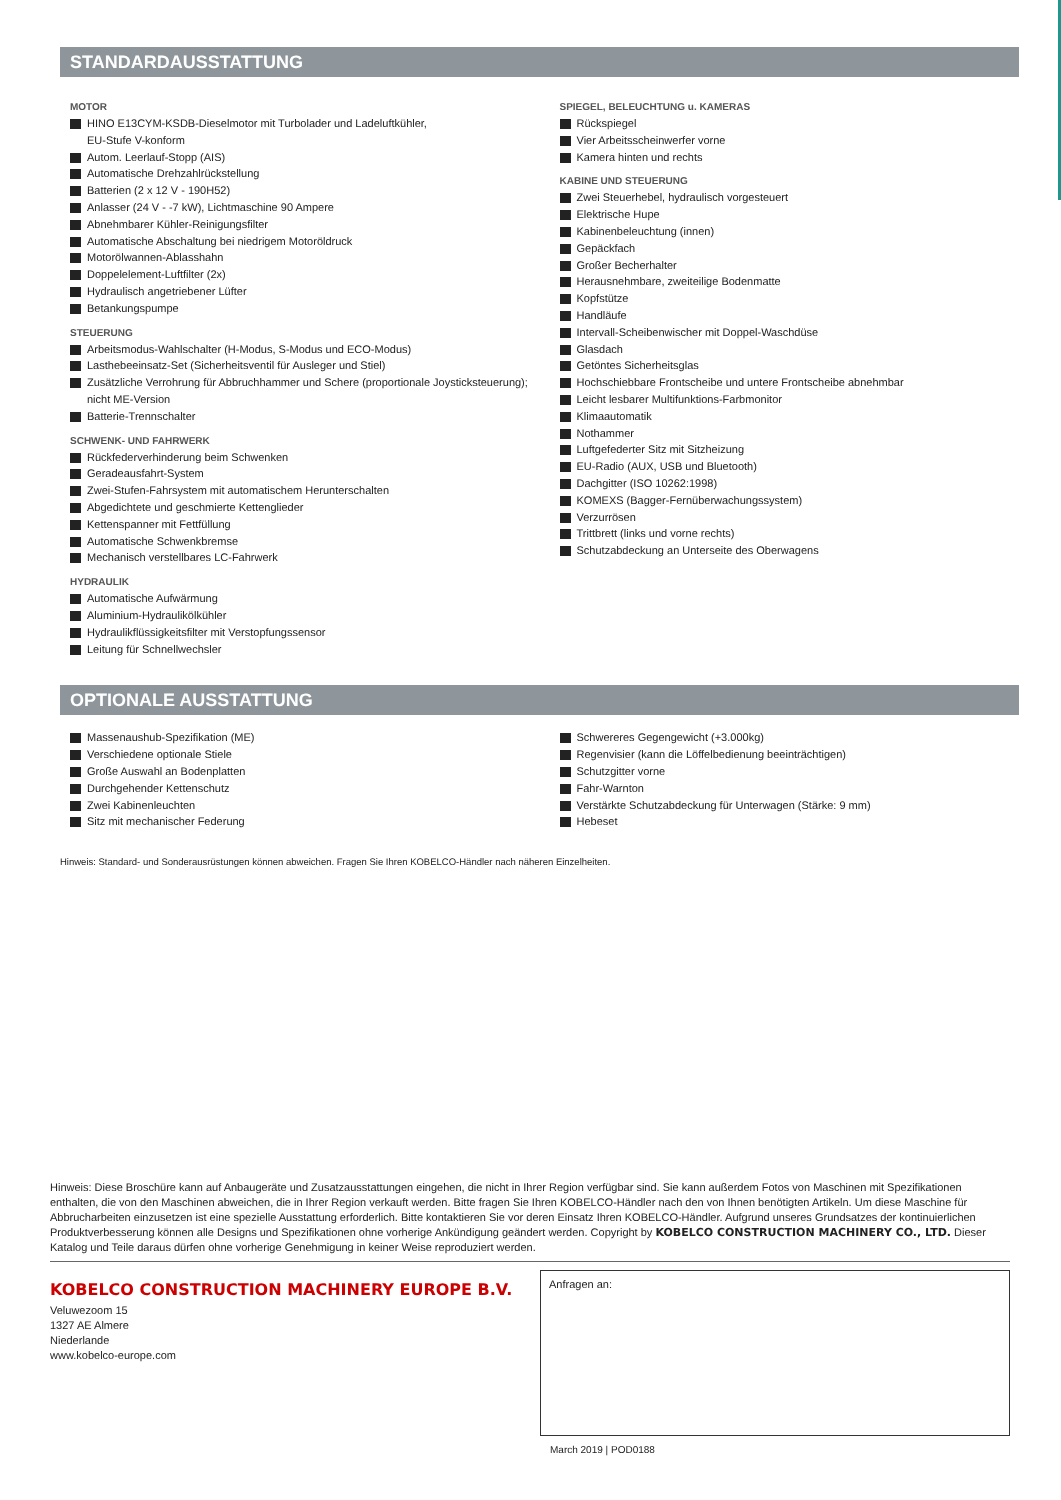STANDARDAUSSTATTUNG
MOTOR
HINO E13CYM-KSDB-Dieselmotor mit Turbolader und Ladeluftkühler,
EU-Stufe V-konform
Autom. Leerlauf-Stopp (AIS)
Automatische Drehzahlrückstellung
Batterien (2 x 12 V - 190H52)
Anlasser (24 V - -7 kW), Lichtmaschine 90 Ampere
Abnehmbarer Kühler-Reinigungsfilter
Automatische Abschaltung bei niedrigem Motoröldruck
Motorölwannen-Ablasshahn
Doppelelement-Luftfilter (2x)
Hydraulisch angetriebener Lüfter
Betankungspumpe
STEUERUNG
Arbeitsmodus-Wahlschalter (H-Modus, S-Modus und ECO-Modus)
Lasthebeeinsatz-Set (Sicherheitsventil für Ausleger und Stiel)
Zusätzliche Verrohrung für Abbruchhammer und Schere (proportionale Joysticksteuerung); nicht ME-Version
Batterie-Trennschalter
SCHWENK- UND FAHRWERK
Rückfederverhinderung beim Schwenken
Geradeausfahrt-System
Zwei-Stufen-Fahrsystem mit automatischem Herunterschalten
Abgedichtete und geschmierte Kettenglieder
Kettenspanner mit Fettfüllung
Automatische Schwenkbremse
Mechanisch verstellbares LC-Fahrwerk
HYDRAULIK
Automatische Aufwärmung
Aluminium-Hydraulikölkühler
Hydraulikflüssigkeitsfilter mit Verstopfungssensor
Leitung für Schnellwechsler
SPIEGEL, BELEUCHTUNG u. KAMERAS
Rückspiegel
Vier Arbeitsscheinwerfer vorne
Kamera hinten und rechts
KABINE UND STEUERUNG
Zwei Steuerhebel, hydraulisch vorgesteuert
Elektrische Hupe
Kabinenbeleuchtung (innen)
Gepäckfach
Großer Becherhalter
Herausnehmbare, zweiteilige Bodenmatte
Kopfstütze
Handläufe
Intervall-Scheibenwischer mit Doppel-Waschdüse
Glasdach
Getöntes Sicherheitsglas
Hochschiebbare Frontscheibe und untere Frontscheibe abnehmbar
Leicht lesbarer Multifunktions-Farbmonitor
Klimaautomatik
Nothammer
Luftgefederter Sitz mit Sitzheizung
EU-Radio (AUX, USB und Bluetooth)
Dachgitter (ISO 10262:1998)
KOMEXS (Bagger-Fernüberwachungssystem)
Verzurrösen
Trittbrett (links und vorne rechts)
Schutzabdeckung an Unterseite des Oberwagens
OPTIONALE AUSSTATTUNG
Massenaushub-Spezifikation (ME)
Verschiedene optionale Stiele
Große Auswahl an Bodenplatten
Durchgehender Kettenschutz
Zwei Kabinenleuchten
Sitz mit mechanischer Federung
Schwereres Gegengewicht (+3.000kg)
Regenvisier (kann die Löffelbedienung beeinträchtigen)
Schutzgitter vorne
Fahr-Warnton
Verstärkte Schutzabdeckung für Unterwagen (Stärke: 9 mm)
Hebeset
Hinweis: Standard- und Sonderausrüstungen können abweichen. Fragen Sie Ihren KOBELCO-Händler nach näheren Einzelheiten.
Hinweis: Diese Broschüre kann auf Anbaugeräte und Zusatzausstattungen eingehen, die nicht in Ihrer Region verfügbar sind. Sie kann außerdem Fotos von Maschinen mit Spezifikationen enthalten, die von den Maschinen abweichen, die in Ihrer Region verkauft werden. Bitte fragen Sie Ihren KOBELCO-Händler nach den von Ihnen benötigten Artikeln. Um diese Maschine für Abbrucharbeiten einzusetzen ist eine spezielle Ausstattung erforderlich. Bitte kontaktieren Sie vor deren Einsatz Ihren KOBELCO-Händler. Aufgrund unseres Grundsatzes der kontinuierlichen Produktverbesserung können alle Designs und Spezifikationen ohne vorherige Ankündigung geändert werden. Copyright by KOBELCO CONSTRUCTION MACHINERY CO., LTD. Dieser Katalog und Teile daraus dürfen ohne vorherige Genehmigung in keiner Weise reproduziert werden.
KOBELCO CONSTRUCTION MACHINERY EUROPE B.V.
Veluwezoom 15
1327 AE Almere
Niederlande
www.kobelco-europe.com
Anfragen an:
March 2019 | POD0188